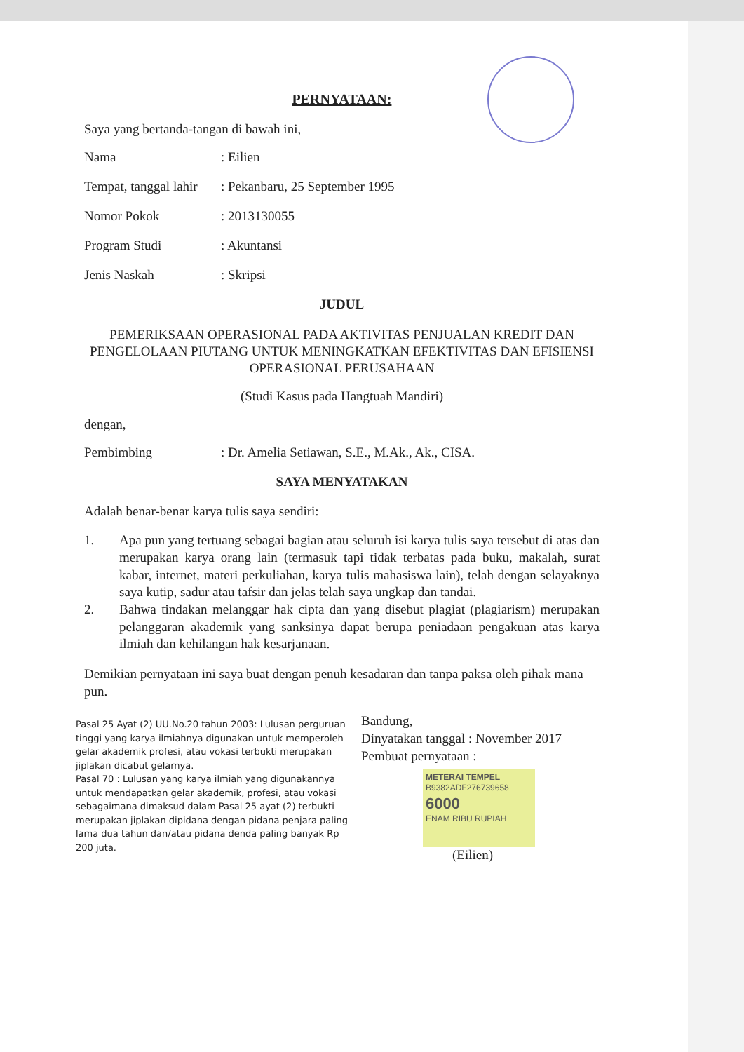PERNYATAAN:
Saya yang bertanda-tangan di bawah ini,
Nama : Eilien
Tempat, tanggal lahir
: Pekanbaru, 25 September 1995
Nomor Pokok : 2013130055
Program Studi : Akuntansi
Jenis Naskah : Skripsi
JUDUL
PEMERIKSAAN OPERASIONAL PADA AKTIVITAS PENJUALAN KREDIT DAN PENGELOLAAN PIUTANG UNTUK MENINGKATKAN EFEKTIVITAS DAN EFISIENSI OPERASIONAL PERUSAHAAN
(Studi Kasus pada Hangtuah Mandiri)
dengan,
Pembimbing : Dr. Amelia Setiawan, S.E., M.Ak., Ak., CISA.
SAYA MENYATAKAN
Adalah benar-benar karya tulis saya sendiri:
1. Apa pun yang tertuang sebagai bagian atau seluruh isi karya tulis saya tersebut di atas dan merupakan karya orang lain (termasuk tapi tidak terbatas pada buku, makalah, surat kabar, internet, materi perkuliahan, karya tulis mahasiswa lain), telah dengan selayaknya saya kutip, sadur atau tafsir dan jelas telah saya ungkap dan tandai.
2. Bahwa tindakan melanggar hak cipta dan yang disebut plagiat (plagiarism) merupakan pelanggaran akademik yang sanksinya dapat berupa peniadaan pengakuan atas karya ilmiah dan kehilangan hak kesarjanaan.
Demikian pernyataan ini saya buat dengan penuh kesadaran dan tanpa paksa oleh pihak mana pun.
Pasal 25 Ayat (2) UU.No.20 tahun 2003: Lulusan perguruan tinggi yang karya ilmiahnya digunakan untuk memperoleh gelar akademik profesi, atau vokasi terbukti merupakan jiplakan dicabut gelarnya.
Pasal 70 : Lulusan yang karya ilmiah yang digunakannya untuk mendapatkan gelar akademik, profesi, atau vokasi sebagaimana dimaksud dalam Pasal 25 ayat (2) terbukti merupakan jiplakan dipidana dengan pidana penjara paling lama dua tahun dan/atau pidana denda paling banyak Rp 200 juta.
Bandung,
Dinyatakan tanggal : November 2017
Pembuat pernyataan :
METERAI TEMPEL
B9382ADF276739658
6000
ENAM RIBU RUPIAH
(Eilien)